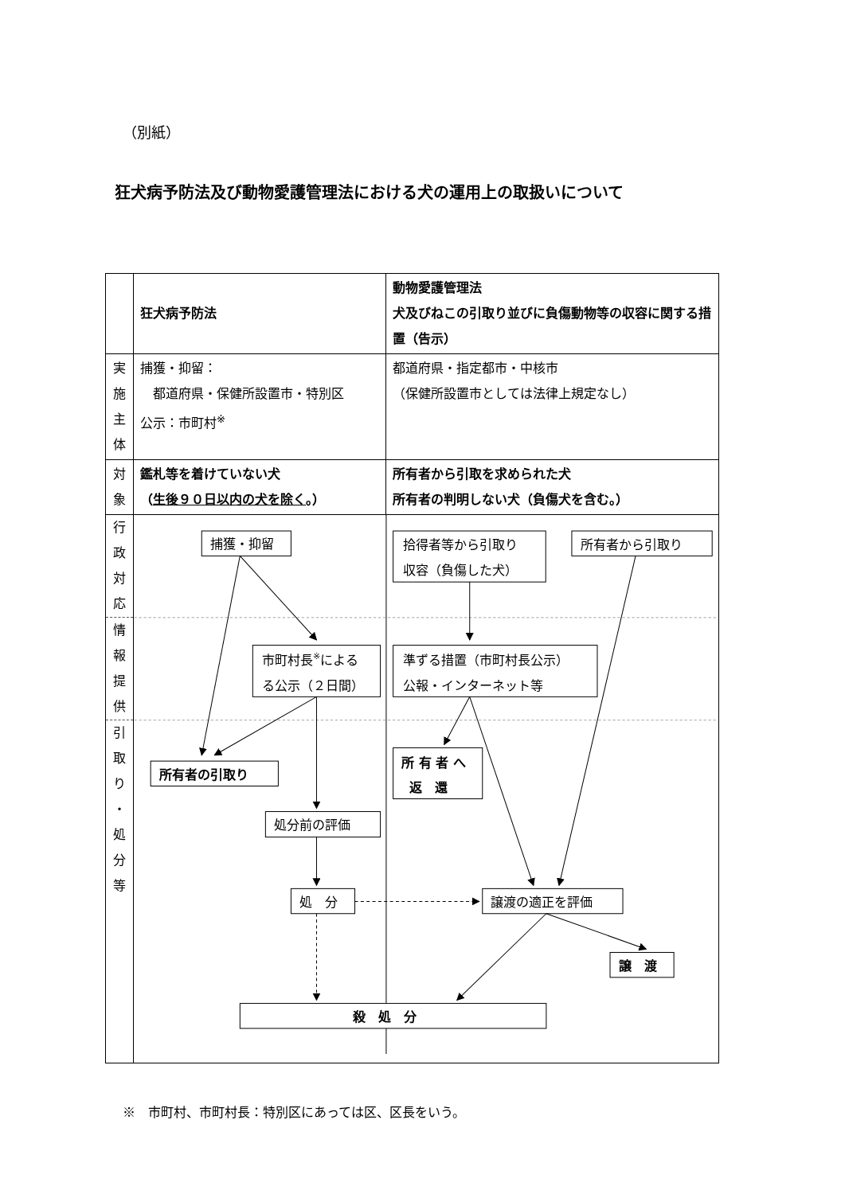（別紙）
狂犬病予防法及び動物愛護管理法における犬の運用上の取扱いについて
| | 狂犬病予防法 | 動物愛護管理法 犬及びねこの引取り並びに負傷動物等の収容に関する措置（告示） |
| 実 施 主 体 | 捕獲・抑留： 都道府県・保健所設置市・特別区 公示：市町村<sup>※</sup> | 都道府県・指定都市・中核市 （保健所設置市としては法律上規定なし） |
| 対 象 | 鑑札等を着けていない犬 （ 生後９０日以内の犬を除く 。） | 所有者から引取を求められた犬 所有者の判明しない犬（負傷犬を含む。） |
| 行 政 対 応 情 報 提 供 引 取 り ・ 処 分 等 | 捕獲・抑留 拾得者等から引取り 収容（負傷した犬） 所有者から引取り 市町村長 ※ による る公示（２日間） 準ずる措置（市町村長公示） 公報・インターネット等 所有者の引取り 所 有 者 へ 返 還 処分前の評価 処 分 譲渡の適正を評価 譲 渡 殺 処 分 | |
※　市町村、市町村長：特別区にあっては区、区長をいう。